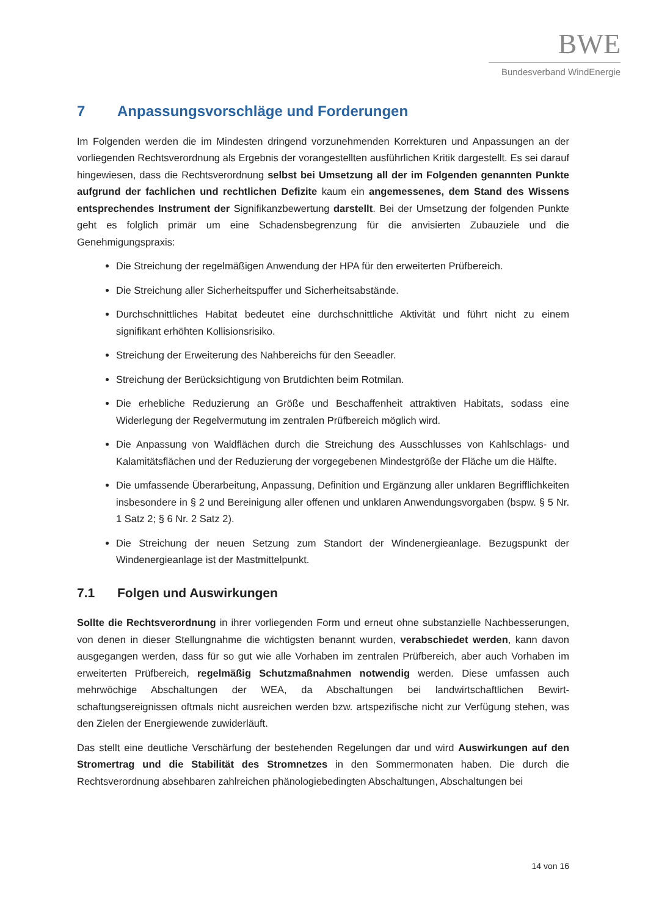BWE
Bundesverband WindEnergie
7 Anpassungsvorschläge und Forderungen
Im Folgenden werden die im Mindesten dringend vorzunehmenden Korrekturen und Anpassungen an der vorliegenden Rechtsverordnung als Ergebnis der vorangestellten ausführlichen Kritik dargestellt. Es sei darauf hingewiesen, dass die Rechtsverordnung selbst bei Umsetzung all der im Folgenden genann­ten Punkte aufgrund der fachlichen und rechtlichen Defizite kaum ein angemessenes, dem Stand des Wissens entsprechendes Instrument der Signifikanzbewertung darstellt. Bei der Umsetzung der fol­genden Punkte geht es folglich primär um eine Schadensbegrenzung für die anvisierten Zubauziele und die Genehmigungspraxis:
Die Streichung der regelmäßigen Anwendung der HPA für den erweiterten Prüfbereich.
Die Streichung aller Sicherheitspuffer und Sicherheitsabstände.
Durchschnittliches Habitat bedeutet eine durchschnittliche Aktivität und führt nicht zu einem signifikant erhöhten Kollisionsrisiko.
Streichung der Erweiterung des Nahbereichs für den Seeadler.
Streichung der Berücksichtigung von Brutdichten beim Rotmilan.
Die erhebliche Reduzierung an Größe und Beschaffenheit attraktiven Habitats, sodass eine Widerlegung der Regelvermutung im zentralen Prüfbereich möglich wird.
Die Anpassung von Waldflächen durch die Streichung des Ausschlusses von Kahlschlags- und Kalamitätsflächen und der Reduzierung der vorgegebenen Mindestgröße der Fläche um die Hälfte.
Die umfassende Überarbeitung, Anpassung, Definition und Ergänzung aller unklaren Begrifflichkeiten insbesondere in § 2 und Bereinigung aller offenen und unklaren Anwendungsvorgaben (bspw. § 5 Nr. 1 Satz 2; § 6 Nr. 2 Satz 2).
Die Streichung der neuen Setzung zum Standort der Windenergieanlage. Bezugspunkt der Windenergieanlage ist der Mastmittelpunkt.
7.1 Folgen und Auswirkungen
Sollte die Rechtsverordnung in ihrer vorliegenden Form und erneut ohne substanzielle Nachbesserun­gen, von denen in dieser Stellungnahme die wichtigsten benannt wurden, verabschiedet werden, kann davon ausgegangen werden, dass für so gut wie alle Vorhaben im zentralen Prüfbereich, aber auch Vor­haben im erweiterten Prüfbereich, regelmäßig Schutzmaßnahmen notwendig werden. Diese umfas­sen auch mehrwöchige Abschaltungen der WEA, da Abschaltungen bei landwirtschaftlichen Bewirt­schaftungsereignissen oftmals nicht ausreichen werden bzw. artspezifische nicht zur Verfügung stehen, was den Zielen der Energiewende zuwiderläuft.
Das stellt eine deutliche Verschärfung der bestehenden Regelungen dar und wird Auswirkungen auf den Stromertrag und die Stabilität des Stromnetzes in den Sommermonaten haben. Die durch die Rechtsverordnung absehbaren zahlreichen phänologiebedingten Abschaltungen, Abschaltungen bei
14 von 16